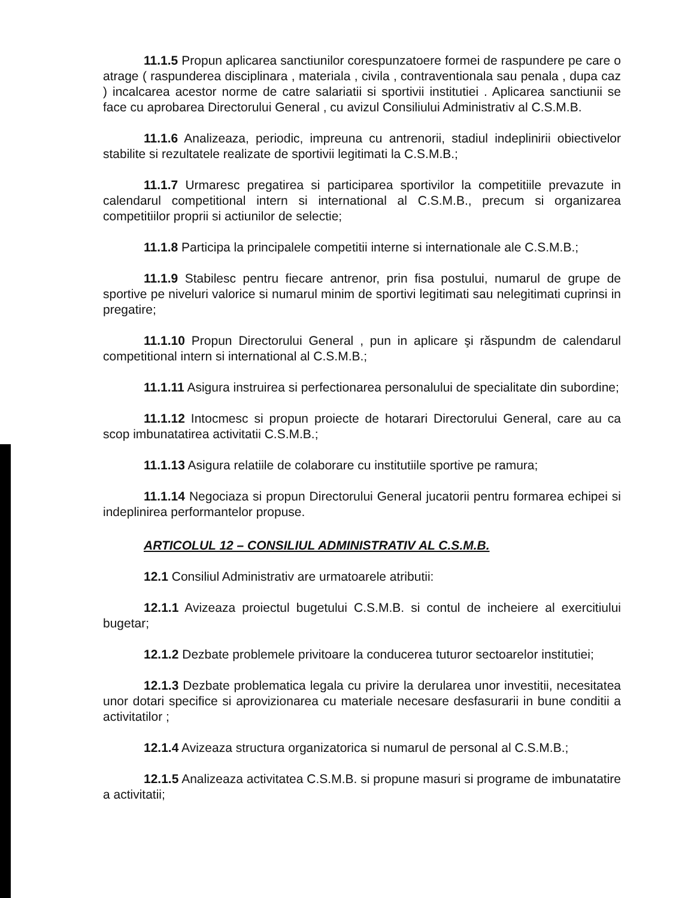11.1.5 Propun aplicarea sanctiunilor corespunzatoere formei de raspundere pe care o atrage ( raspunderea disciplinara , materiala , civila , contraventionala sau penala , dupa caz ) incalcarea acestor norme de catre salariatii si sportivii institutiei . Aplicarea sanctiunii se face cu aprobarea Directorului General , cu avizul Consiliului Administrativ al C.S.M.B.
11.1.6 Analizeaza, periodic, impreuna cu antrenorii, stadiul indeplinirii obiectivelor stabilite si rezultatele realizate de sportivii legitimati la C.S.M.B.;
11.1.7 Urmaresc pregatirea si participarea sportivilor la competitiile prevazute in calendarul competitional intern si international al C.S.M.B., precum si organizarea competitiilor proprii si actiunilor de selectie;
11.1.8 Participa la principalele competitii interne si internationale ale C.S.M.B.;
11.1.9 Stabilesc pentru fiecare antrenor, prin fisa postului, numarul de grupe de sportive pe niveluri valorice si numarul minim de sportivi legitimati sau nelegitimati cuprinsi in pregatire;
11.1.10 Propun Directorului General , pun in aplicare şi răspundm de calendarul competitional intern si international al C.S.M.B.;
11.1.11 Asigura instruirea si perfectionarea personalului de specialitate din subordine;
11.1.12 Intocmesc si propun proiecte de hotarari Directorului General, care au ca scop imbunatatirea activitatii C.S.M.B.;
11.1.13 Asigura relatiile de colaborare cu institutiile sportive pe ramura;
11.1.14 Negociaza si propun Directorului General jucatorii pentru formarea echipei si indeplinirea performantelor propuse.
ARTICOLUL 12 – CONSILIUL ADMINISTRATIV AL C.S.M.B.
12.1 Consiliul Administrativ are urmatoarele atributii:
12.1.1 Avizeaza proiectul bugetului C.S.M.B. si contul de incheiere al exercitiului bugetar;
12.1.2 Dezbate problemele privitoare la conducerea tuturor sectoarelor institutiei;
12.1.3 Dezbate problematica legala cu privire la derularea unor investitii, necesitatea unor dotari specifice si aprovizionarea cu materiale necesare desfasurarii in bune conditii a activitatilor ;
12.1.4 Avizeaza structura organizatorica si numarul de personal al C.S.M.B.;
12.1.5 Analizeaza activitatea C.S.M.B. si propune masuri si programe de imbunatatire a activitatii;